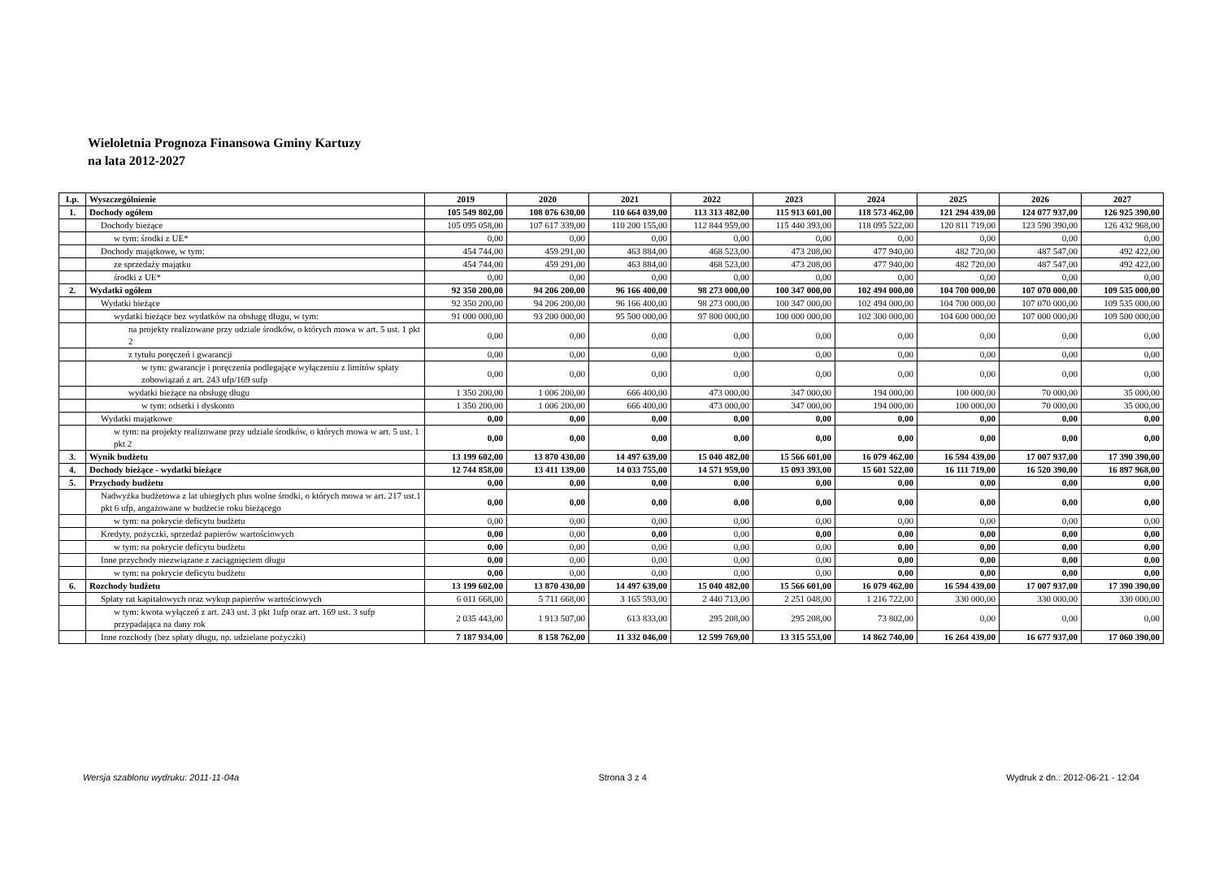Wieloletnia Prognoza Finansowa Gminy Kartuzy
na lata 2012-2027
| Lp. | Wyszczególnienie | 2019 | 2020 | 2021 | 2022 | 2023 | 2024 | 2025 | 2026 | 2027 |
| --- | --- | --- | --- | --- | --- | --- | --- | --- | --- | --- |
| 1. | Dochody ogółem | 105 549 802,00 | 108 076 630,00 | 110 664 039,00 | 113 313 482,00 | 115 913 601,00 | 118 573 462,00 | 121 294 439,00 | 124 077 937,00 | 126 925 390,00 |
| | Dochody bieżące | 105 095 058,00 | 107 617 339,00 | 110 200 155,00 | 112 844 959,00 | 115 440 393,00 | 118 095 522,00 | 120 811 719,00 | 123 590 390,00 | 126 432 968,00 |
| | w tym: środki z UE* | 0,00 | 0,00 | 0,00 | 0,00 | 0,00 | 0,00 | 0,00 | 0,00 | 0,00 |
| | Dochody majątkowe, w tym: | 454 744,00 | 459 291,00 | 463 884,00 | 468 523,00 | 473 208,00 | 477 940,00 | 482 720,00 | 487 547,00 | 492 422,00 |
| | ze sprzedaży majątku | 454 744,00 | 459 291,00 | 463 884,00 | 468 523,00 | 473 208,00 | 477 940,00 | 482 720,00 | 487 547,00 | 492 422,00 |
| | środki z UE* | 0,00 | 0,00 | 0,00 | 0,00 | 0,00 | 0,00 | 0,00 | 0,00 | 0,00 |
| 2. | Wydatki ogółem | 92 350 200,00 | 94 206 200,00 | 96 166 400,00 | 98 273 000,00 | 100 347 000,00 | 102 494 000,00 | 104 700 000,00 | 107 070 000,00 | 109 535 000,00 |
| | Wydatki bieżące | 92 350 200,00 | 94 206 200,00 | 96 166 400,00 | 98 273 000,00 | 100 347 000,00 | 102 494 000,00 | 104 700 000,00 | 107 070 000,00 | 109 535 000,00 |
| | wydatki bieżące bez wydatków na obsługę długu, w tym: | 91 000 000,00 | 93 200 000,00 | 95 500 000,00 | 97 800 000,00 | 100 000 000,00 | 102 300 000,00 | 104 600 000,00 | 107 000 000,00 | 109 500 000,00 |
| | na projekty realizowane przy udziale środków, o których mowa w art. 5 ust. 1 pkt 2 | 0,00 | 0,00 | 0,00 | 0,00 | 0,00 | 0,00 | 0,00 | 0,00 | 0,00 |
| | z tytułu poręczeń i gwarancji | 0,00 | 0,00 | 0,00 | 0,00 | 0,00 | 0,00 | 0,00 | 0,00 | 0,00 |
| | w tym: gwarancje i poręczenia podlegające wyłączeniu z limitów spłaty zobowiązań z art. 243 ufp/169 sufp | 0,00 | 0,00 | 0,00 | 0,00 | 0,00 | 0,00 | 0,00 | 0,00 | 0,00 |
| | wydatki bieżące na obsługę długu | 1 350 200,00 | 1 006 200,00 | 666 400,00 | 473 000,00 | 347 000,00 | 194 000,00 | 100 000,00 | 70 000,00 | 35 000,00 |
| | w tym: odsetki i dyskonto | 1 350 200,00 | 1 006 200,00 | 666 400,00 | 473 000,00 | 347 000,00 | 194 000,00 | 100 000,00 | 70 000,00 | 35 000,00 |
| | Wydatki majątkowe | 0,00 | 0,00 | 0,00 | 0,00 | 0,00 | 0,00 | 0,00 | 0,00 | 0,00 |
| | w tym: na projekty realizowane przy udziale środków, o których mowa w art. 5 ust. 1 pkt 2 | 0,00 | 0,00 | 0,00 | 0,00 | 0,00 | 0,00 | 0,00 | 0,00 | 0,00 |
| 3. | Wynik budżetu | 13 199 602,00 | 13 870 430,00 | 14 497 639,00 | 15 040 482,00 | 15 566 601,00 | 16 079 462,00 | 16 594 439,00 | 17 007 937,00 | 17 390 390,00 |
| 4. | Dochody bieżące - wydatki bieżące | 12 744 858,00 | 13 411 139,00 | 14 033 755,00 | 14 571 959,00 | 15 093 393,00 | 15 601 522,00 | 16 111 719,00 | 16 520 390,00 | 16 897 968,00 |
| 5. | Przychody budżetu | 0,00 | 0,00 | 0,00 | 0,00 | 0,00 | 0,00 | 0,00 | 0,00 | 0,00 |
| | Nadwyżka budżetowa z lat ubiegłych plus wolne środki, o których mowa w art. 217 ust.1 pkt 6 ufp, angażowane w budżecie roku bieżącego | 0,00 | 0,00 | 0,00 | 0,00 | 0,00 | 0,00 | 0,00 | 0,00 | 0,00 |
| | w tym: na pokrycie deficytu budżetu | 0,00 | 0,00 | 0,00 | 0,00 | 0,00 | 0,00 | 0,00 | 0,00 | 0,00 |
| | Kredyty, pożyczki, sprzedaż papierów wartościowych | 0,00 | 0,00 | 0,00 | 0,00 | 0,00 | 0,00 | 0,00 | 0,00 | 0,00 |
| | w tym: na pokrycie deficytu budżetu | 0,00 | 0,00 | 0,00 | 0,00 | 0,00 | 0,00 | 0,00 | 0,00 | 0,00 |
| | Inne przychody niezwiązane z zaciągnięciem długu | 0,00 | 0,00 | 0,00 | 0,00 | 0,00 | 0,00 | 0,00 | 0,00 | 0,00 |
| | w tym: na pokrycie deficytu budżetu | 0,00 | 0,00 | 0,00 | 0,00 | 0,00 | 0,00 | 0,00 | 0,00 | 0,00 |
| 6. | Rozchody budżetu | 13 199 602,00 | 13 870 430,00 | 14 497 639,00 | 15 040 482,00 | 15 566 601,00 | 16 079 462,00 | 16 594 439,00 | 17 007 937,00 | 17 390 390,00 |
| | Spłaty rat kapitałowych oraz wykup papierów wartościowych | 6 011 668,00 | 5 711 668,00 | 3 165 593,00 | 2 440 713,00 | 2 251 048,00 | 1 216 722,00 | 330 000,00 | 330 000,00 | 330 000,00 |
| | w tym: kwota wyłączeń z art. 243 ust. 3 pkt 1ufp oraz art. 169 ust. 3 sufp przypadająca na dany rok | 2 035 443,00 | 1 913 507,00 | 613 833,00 | 295 208,00 | 295 208,00 | 73 802,00 | 0,00 | 0,00 | 0,00 |
| | Inne rozchody (bez spłaty długu, np. udzielane pożyczki) | 7 187 934,00 | 8 158 762,00 | 11 332 046,00 | 12 599 769,00 | 13 315 553,00 | 14 862 740,00 | 16 264 439,00 | 16 677 937,00 | 17 060 390,00 |
Wersja szablonu wydruku: 2011-11-04a Strona 3 z 4 Wydruk z dn.: 2012-06-21 - 12:04